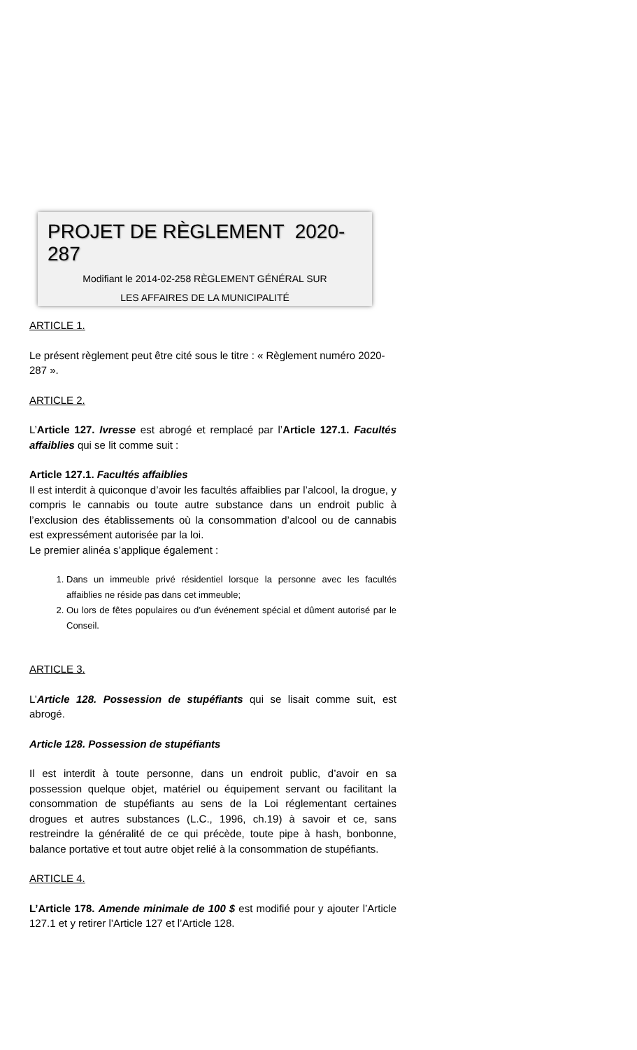PROJET DE RÈGLEMENT 2020-287
Modifiant le 2014-02-258 RÈGLEMENT GÉNÉRAL SUR
LES AFFAIRES DE LA MUNICIPALITÉ
ARTICLE 1.
Le présent règlement peut être cité sous le titre : « Règlement numéro 2020-287 ».
ARTICLE 2.
L’Article 127. Ivresse est abrogé et remplacé par l’Article 127.1. Facultés affaiblies qui se lit comme suit :
Article 127.1. Facultés affaiblies
Il est interdit à quiconque d’avoir les facultés affaiblies par l’alcool, la drogue, y compris le cannabis ou toute autre substance dans un endroit public à l’exclusion des établissements où la consommation d’alcool ou de cannabis est expressément autorisée par la loi.
Le premier alinéa s’applique également :
1. Dans un immeuble privé résidentiel lorsque la personne avec les facultés affaiblies ne réside pas dans cet immeuble;
2. Ou lors de fêtes populaires ou d’un événement spécial et dûment autorisé par le Conseil.
ARTICLE 3.
L’Article 128. Possession de stupéfiants qui se lisait comme suit, est abrogé.
Article 128. Possession de stupéfiants
Il est interdit à toute personne, dans un endroit public, d’avoir en sa possession quelque objet, matériel ou équipement servant ou facilitant la consommation de stupéfiants au sens de la Loi réglementant certaines drogues et autres substances (L.C., 1996, ch.19) à savoir et ce, sans restreindre la généralité de ce qui précède, toute pipe à hash, bonbonne, balance portative et tout autre objet relié à la consommation de stupéfiants.
ARTICLE 4.
L’Article 178. Amende minimale de 100 $ est modifié pour y ajouter l’Article 127.1 et y retirer l’Article 127 et l’Article 128.